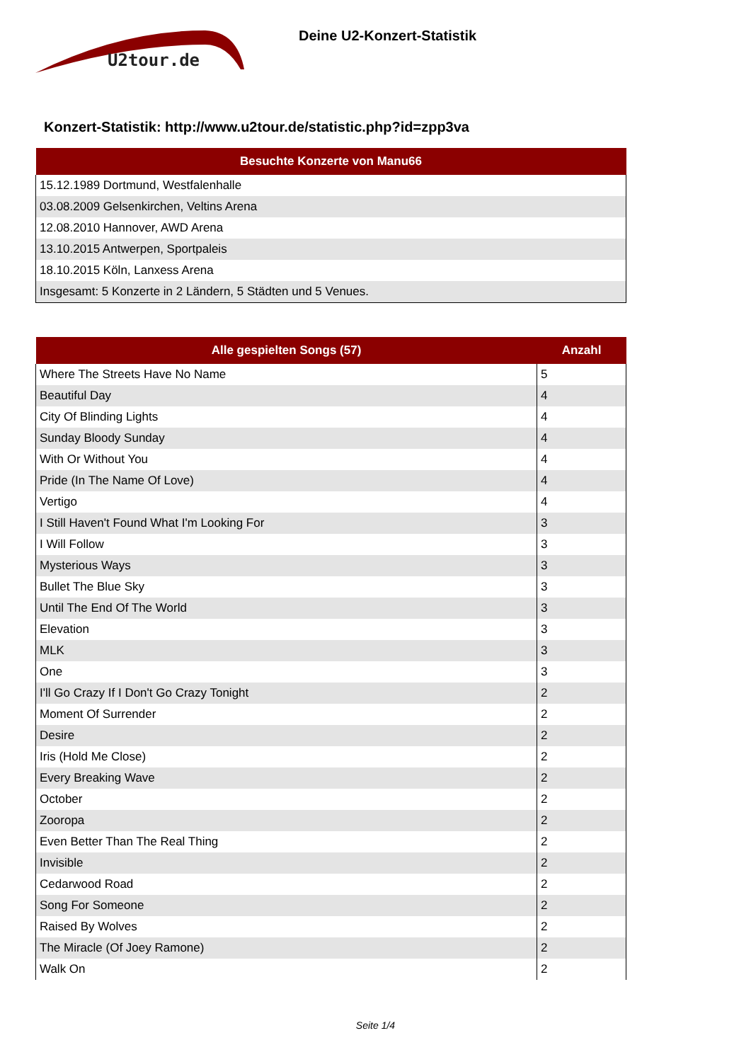U2tour.de
Deine U2-Konzert-Statistik
Konzert-Statistik: http://www.u2tour.de/statistic.php?id=zpp3va
| Besuchte Konzerte von Manu66 |
| --- |
| 15.12.1989 Dortmund, Westfalenhalle |
| 03.08.2009 Gelsenkirchen, Veltins Arena |
| 12.08.2010 Hannover, AWD Arena |
| 13.10.2015 Antwerpen, Sportpaleis |
| 18.10.2015 Köln, Lanxess Arena |
| Insgesamt: 5 Konzerte in 2 Ländern, 5 Städten und 5 Venues. |
| Alle gespielten Songs (57) | Anzahl |
| --- | --- |
| Where The Streets Have No Name | 5 |
| Beautiful Day | 4 |
| City Of Blinding Lights | 4 |
| Sunday Bloody Sunday | 4 |
| With Or Without You | 4 |
| Pride (In The Name Of Love) | 4 |
| Vertigo | 4 |
| I Still Haven't Found What I'm Looking For | 3 |
| I Will Follow | 3 |
| Mysterious Ways | 3 |
| Bullet The Blue Sky | 3 |
| Until The End Of The World | 3 |
| Elevation | 3 |
| MLK | 3 |
| One | 3 |
| I'll Go Crazy If I Don't Go Crazy Tonight | 2 |
| Moment Of Surrender | 2 |
| Desire | 2 |
| Iris (Hold Me Close) | 2 |
| Every Breaking Wave | 2 |
| October | 2 |
| Zooropa | 2 |
| Even Better Than The Real Thing | 2 |
| Invisible | 2 |
| Cedarwood Road | 2 |
| Song For Someone | 2 |
| Raised By Wolves | 2 |
| The Miracle (Of Joey Ramone) | 2 |
| Walk On | 2 |
Seite 1/4